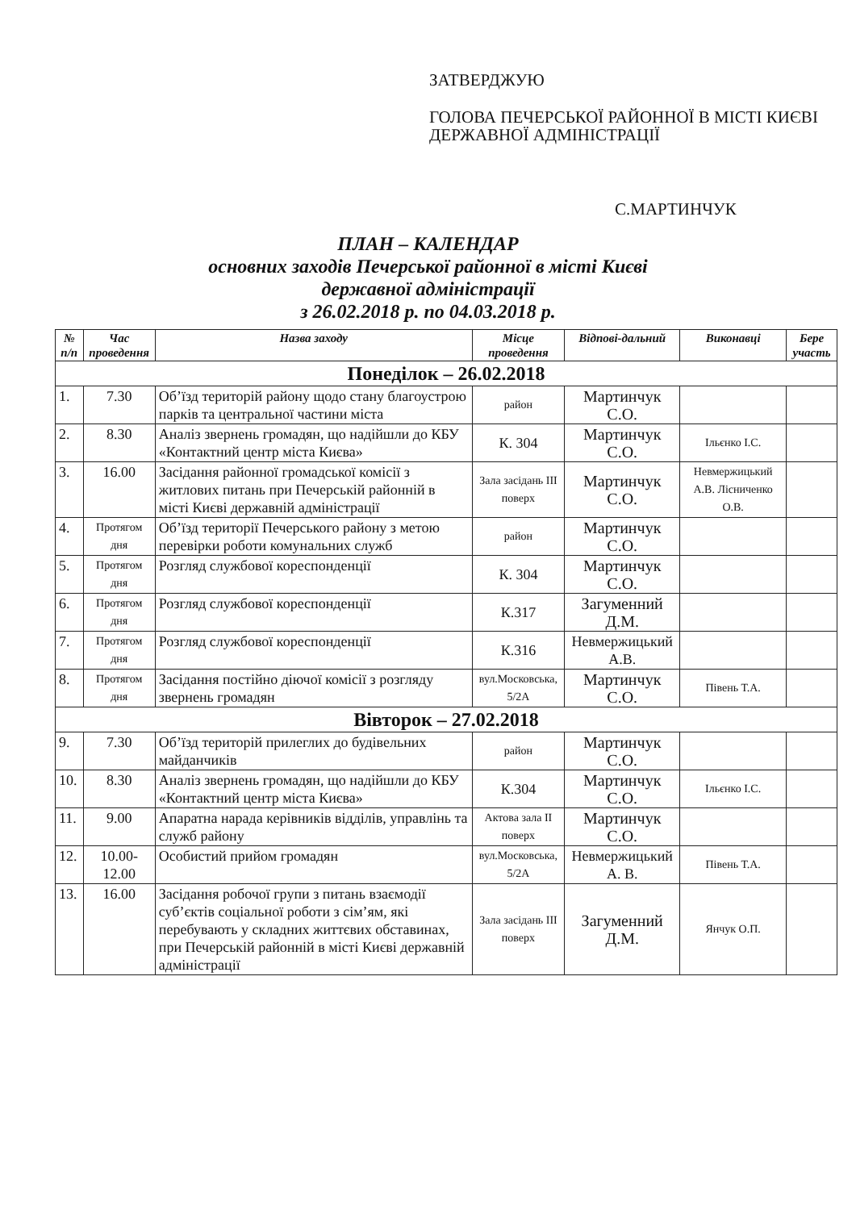ЗАТВЕРДЖУЮ
ГОЛОВА ПЕЧЕРСЬКОЇ РАЙОННОЇ В МІСТІ КИЄВІ ДЕРЖАВНОЇ АДМІНІСТРАЦІЇ
С.МАРТИНЧУК
ПЛАН – КАЛЕНДАР
основних заходів Печерської районної в місті Києві
державної адміністрації
з 26.02.2018 р. по 04.03.2018 р.
| № п/п | Час проведення | Назва заходу | Місце проведення | Відпові-дальний | Виконавці | Бере участь |
| --- | --- | --- | --- | --- | --- | --- |
| Понеділок – 26.02.2018 | | | | | | |
| 1. | 7.30 | Об’їзд територій району щодо стану благоустрою парків та центральної частини міста | район | Мартинчук С.О. | | |
| 2. | 8.30 | Аналіз звернень громадян, що надійшли до КБУ «Контактний центр міста Києва» | К. 304 | Мартинчук С.О. | Ільєнко І.С. | |
| 3. | 16.00 | Засідання районної громадської комісії з житлових питань при Печерській районній в місті Києві державній адміністрації | Зала засідань III поверх | Мартинчук С.О. | Невмержицький А.В. Лісниченко О.В. | |
| 4. | Протягом дня | Об’їзд території Печерського району з метою перевірки роботи комунальних служб | район | Мартинчук С.О. | | |
| 5. | Протягом дня | Розгляд службової кореспонденції | К. 304 | Мартинчук С.О. | | |
| 6. | Протягом дня | Розгляд службової кореспонденції | К.317 | Загуменний Д.М. | | |
| 7. | Протягом дня | Розгляд службової кореспонденції | К.316 | Невмержицький А.В. | | |
| 8. | Протягом дня | Засідання постійно діючої комісії з розгляду звернень громадян | вул.Московська, 5/2А | Мартинчук С.О. | Півень Т.А. | |
| Вівторок – 27.02.2018 | | | | | | |
| 9. | 7.30 | Об’їзд територій прилеглих до будівельних майданчиків | район | Мартинчук С.О. | | |
| 10. | 8.30 | Аналіз звернень громадян, що надійшли до КБУ «Контактний центр міста Києва» | К.304 | Мартинчук С.О. | Ільєнко І.С. | |
| 11. | 9.00 | Апаратна нарада керівників відділів, управлінь та служб району | Актова зала II поверх | Мартинчук С.О. | | |
| 12. | 10.00-12.00 | Особистий прийом громадян | вул.Московська, 5/2А | Невмержицький А. В. | Півень Т.А. | |
| 13. | 16.00 | Засідання робочої групи з питань взаємодії суб’єктів соціальної роботи з сім’ям, які перебувають у складних життєвих обставинах, при Печерській районній в місті Києві державній адміністрації | Зала засідань III поверх | Загуменний Д.М. | Янчук О.П. | |